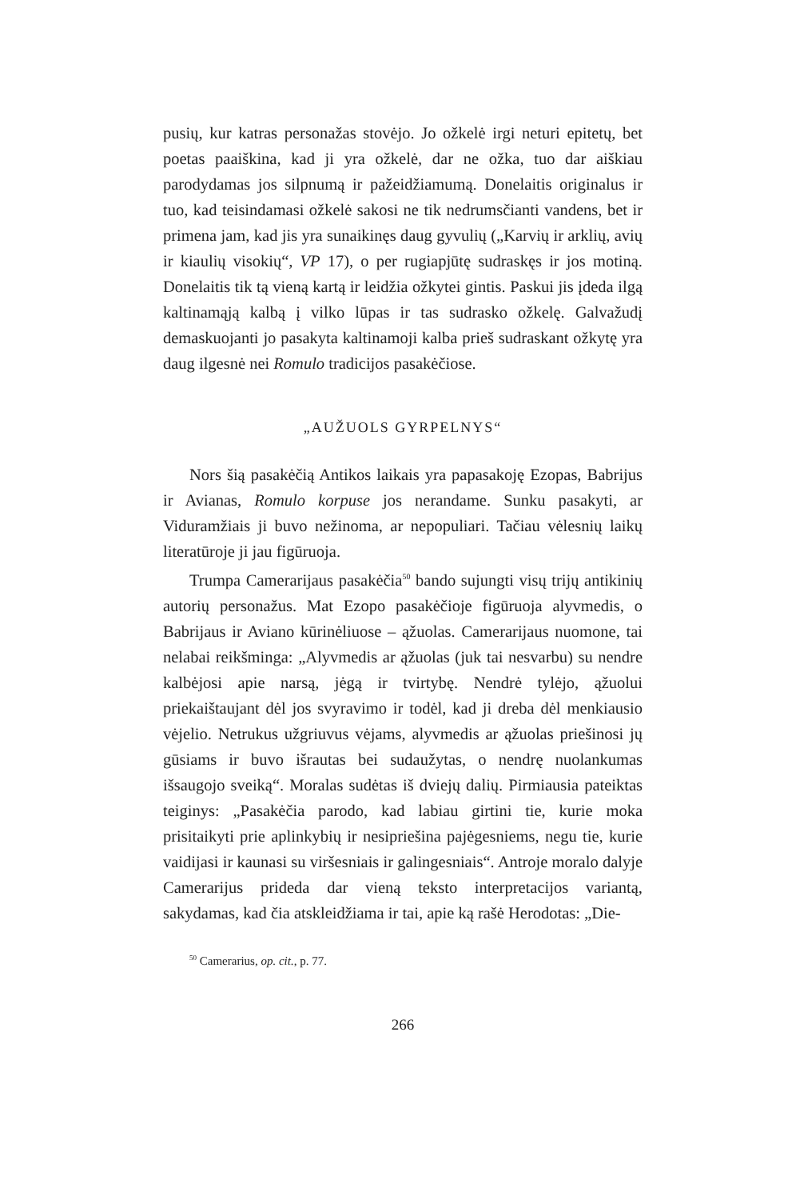pusių, kur katras personažas stovėjo. Jo ožkelė irgi neturi epitetų, bet poetas paaiškina, kad ji yra ožkelė, dar ne ožka, tuo dar aiškiau parodydamas jos silpnumą ir pažeidžiamumą. Donelaitis originalus ir tuo, kad teisindamasi ožkelė sakosi ne tik nedrumsčianti vandens, bet ir primena jam, kad jis yra sunaikinęs daug gyvulių („Karvių ir arklių, avių ir kiaulių visokių“, VP 17), o per rugiapjūtę sudraskęs ir jos motiną. Donelaitis tik tą vieną kartą ir leidžia ožkytei gintis. Paskui jis įdeda ilgą kaltinamąją kalbą į vilko lūpas ir tas sudrasko ožkelę. Galvažudį demaskuojanti jo pasakyta kaltinamoji kalba prieš sudraskant ožkytę yra daug ilgesnė nei Romulo tradicijos pasakėčiose.
„AUŽUOLS GYRPELNYS“
Nors šią pasakėčią Antikos laikais yra papasakoję Ezopas, Babrijus ir Avianas, Romulo korpuse jos nerandame. Sunku pasakyti, ar Viduramžiais ji buvo nežinoma, ar nepopuliari. Tačiau vėlesnių laikų literatūroje ji jau figūruoja.
Trumpa Camerarijaus pasakėčia<sup>50</sup> bando sujungti visų trijų antikinių autorių personažus. Mat Ezopo pasakėčioje figūruoja alyvmedis, o Babrijaus ir Aviano kūrinėliuose – ąžuolas. Camerarijaus nuomone, tai nelabai reikšminga: „Alyvmedis ar ąžuolas (juk tai nesvarbu) su nendre kalbėjosi apie narsą, jėgą ir tvirtybę. Nendrė tylėjo, ąžuolui priekaištaujant dėl jos svyravimo ir todėl, kad ji dreba dėl menkiausio vėjelio. Netrukus užgriuvus vėjams, alyvmedis ar ąžuolas priešinosi jų gūsiams ir buvo išrautas bei sudaužytas, o nendrę nuolankumas išsaugojo sveiką“. Moralas sudėtas iš dviejų dalių. Pirmiausia pateiktas teiginys: „Pasakėčia parodo, kad labiau girtini tie, kurie moka prisitaikyti prie aplinkybių ir nesipriešina pajėgesniems, negu tie, kurie vaidijasi ir kaunasi su viršesniais ir galingesniais“. Antroje moralo dalyje Camerarijus prideda dar vieną teksto interpretacijos variantą, sakydamas, kad čia atskleidžiama ir tai, apie ką rašė Herodotas: „Die-
<sup>50</sup> Camerarius, op. cit., p. 77.
266